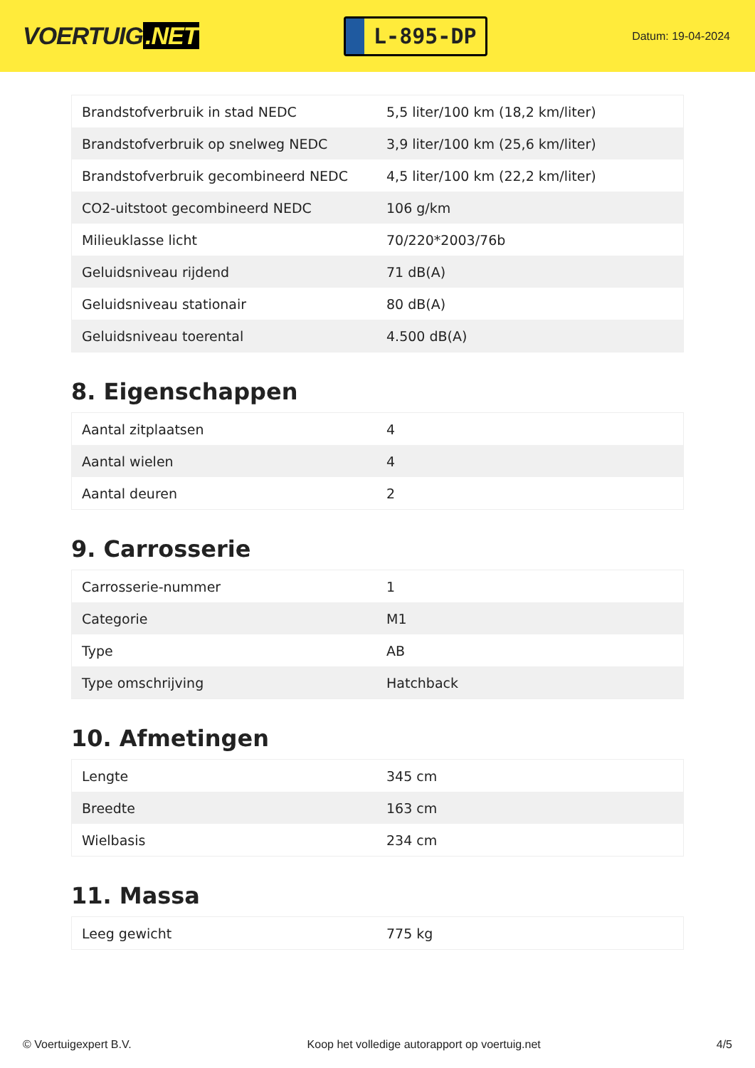VOERTUIG.NET
L-895-DP
Datum: 19-04-2024
| Brandstofverbruik in stad NEDC | 5,5 liter/100 km (18,2 km/liter) |
| Brandstofverbruik op snelweg NEDC | 3,9 liter/100 km (25,6 km/liter) |
| Brandstofverbruik gecombineerd NEDC | 4,5 liter/100 km (22,2 km/liter) |
| CO2-uitstoot gecombineerd NEDC | 106 g/km |
| Milieuklasse licht | 70/220*2003/76b |
| Geluidsniveau rijdend | 71 dB(A) |
| Geluidsniveau stationair | 80 dB(A) |
| Geluidsniveau toerental | 4.500 dB(A) |
8. Eigenschappen
| Aantal zitplaatsen | 4 |
| Aantal wielen | 4 |
| Aantal deuren | 2 |
9. Carrosserie
| Carrosserie-nummer | 1 |
| Categorie | M1 |
| Type | AB |
| Type omschrijving | Hatchback |
10. Afmetingen
| Lengte | 345 cm |
| Breedte | 163 cm |
| Wielbasis | 234 cm |
11. Massa
| Leeg gewicht | 775 kg |
© Voertuigexpert B.V. Koop het volledige autorapport op voertuig.net 4/5